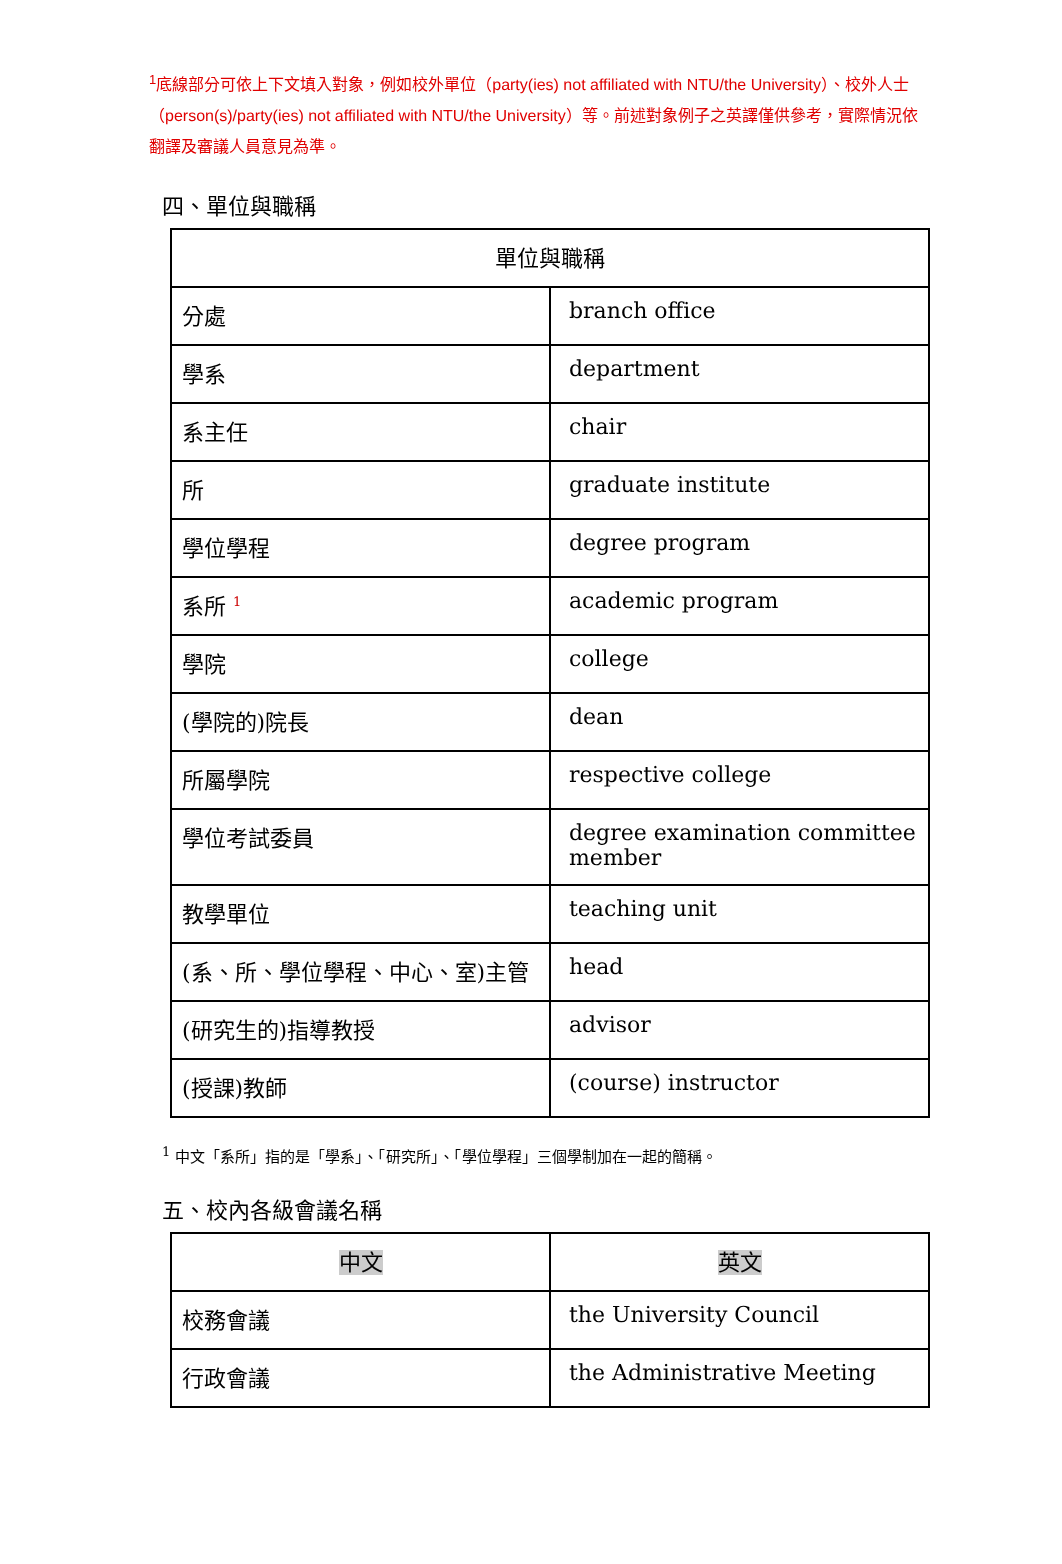<sup>1</sup> 底線部分可依上下文填入對象，例如校外單位（party(ies) not affiliated with NTU/the University）、校外人士（person(s)/party(ies) not affiliated with NTU/the University）等。前述對象例子之英譯僅供參考，實際情況依翻譯及審議人員意見為準。
四、單位與職稱
| 單位與職稱 | |
| --- | --- |
| 分處 | branch office |
| 學系 | department |
| 系主任 | chair |
| 所 | graduate institute |
| 學位學程 | degree program |
| 系所 <sup>1</sup> | academic program |
| 學院 | college |
| (學院的)院長 | dean |
| 所屬學院 | respective college |
| 學位考試委員 | degree examination committee member |
| 教學單位 | teaching unit |
| (系、所、學位學程、中心、室)主管 | head |
| (研究生的)指導教授 | advisor |
| (授課)教師 | (course) instructor |
<sup>1</sup> 中文「系所」指的是「學系」、「研究所」、「學位學程」三個學制加在一起的簡稱。
五、校內各級會議名稱
| 中文 | 英文 |
| --- | --- |
| 校務會議 | the University Council |
| 行政會議 | the Administrative Meeting |